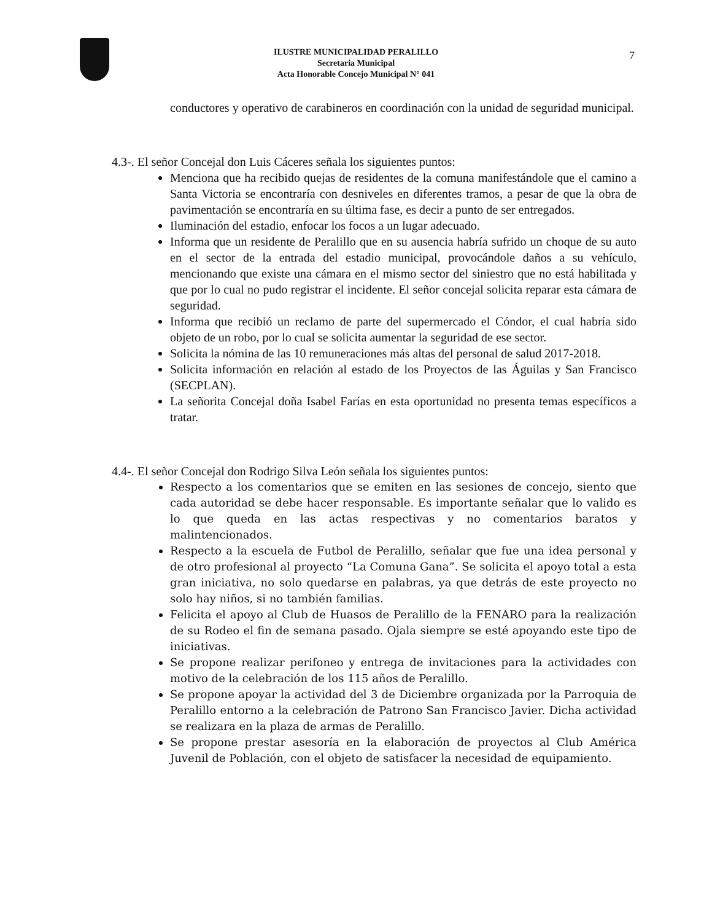7
ILUSTRE MUNICIPALIDAD PERALILLO
Secretaria Municipal
Acta Honorable Concejo Municipal N° 041
conductores y operativo de carabineros en coordinación con la unidad de seguridad municipal.
4.3-. El señor Concejal don Luis Cáceres señala los siguientes puntos:
Menciona que ha recibido quejas de residentes de la comuna manifestándole que el camino a Santa Victoria se encontraría con desniveles en diferentes tramos, a pesar de que la obra de pavimentación se encontraría en su última fase, es decir a punto de ser entregados.
Iluminación del estadio, enfocar los focos a un lugar adecuado.
Informa que un residente de Peralillo que en su ausencia habría sufrido un choque de su auto en el sector de la entrada del estadio municipal, provocándole daños a su vehículo, mencionando que existe una cámara en el mismo sector del siniestro que no está habilitada y que por lo cual no pudo registrar el incidente. El señor concejal solicita reparar esta cámara de seguridad.
Informa que recibió un reclamo de parte del supermercado el Cóndor, el cual habría sido objeto de un robo, por lo cual se solicita aumentar la seguridad de ese sector.
Solicita la nómina de las 10 remuneraciones más altas del personal de salud 2017-2018.
Solicita información en relación al estado de los Proyectos de las Águilas y San Francisco (SECPLAN).
La señorita Concejal doña Isabel Farías en esta oportunidad no presenta temas específicos a tratar.
4.4-. El señor Concejal don Rodrigo Silva León señala los siguientes puntos:
Respecto a los comentarios que se emiten en las sesiones de concejo, siento que cada autoridad se debe hacer responsable. Es importante señalar que lo valido es lo que queda en las actas respectivas y no comentarios baratos y malintencionados.
Respecto a la escuela de Futbol de Peralillo, señalar que fue una idea personal y de otro profesional al proyecto “La Comuna Gana”. Se solicita el apoyo total a esta gran iniciativa, no solo quedarse en palabras, ya que detrás de este proyecto no solo hay niños, si no también familias.
Felicita el apoyo al Club de Huasos de Peralillo de la FENARO para la realización de su Rodeo el fin de semana pasado. Ojala siempre se esté apoyando este tipo de iniciativas.
Se propone realizar perifoneo y entrega de invitaciones para la actividades con motivo de la celebración de los 115 años de Peralillo.
Se propone apoyar la actividad del 3 de Diciembre organizada por la Parroquia de Peralillo entorno a la celebración de Patrono San Francisco Javier. Dicha actividad se realizara en la plaza de armas de Peralillo.
Se propone prestar asesoría en la elaboración de proyectos al Club América Juvenil de Población, con el objeto de satisfacer la necesidad de equipamiento.